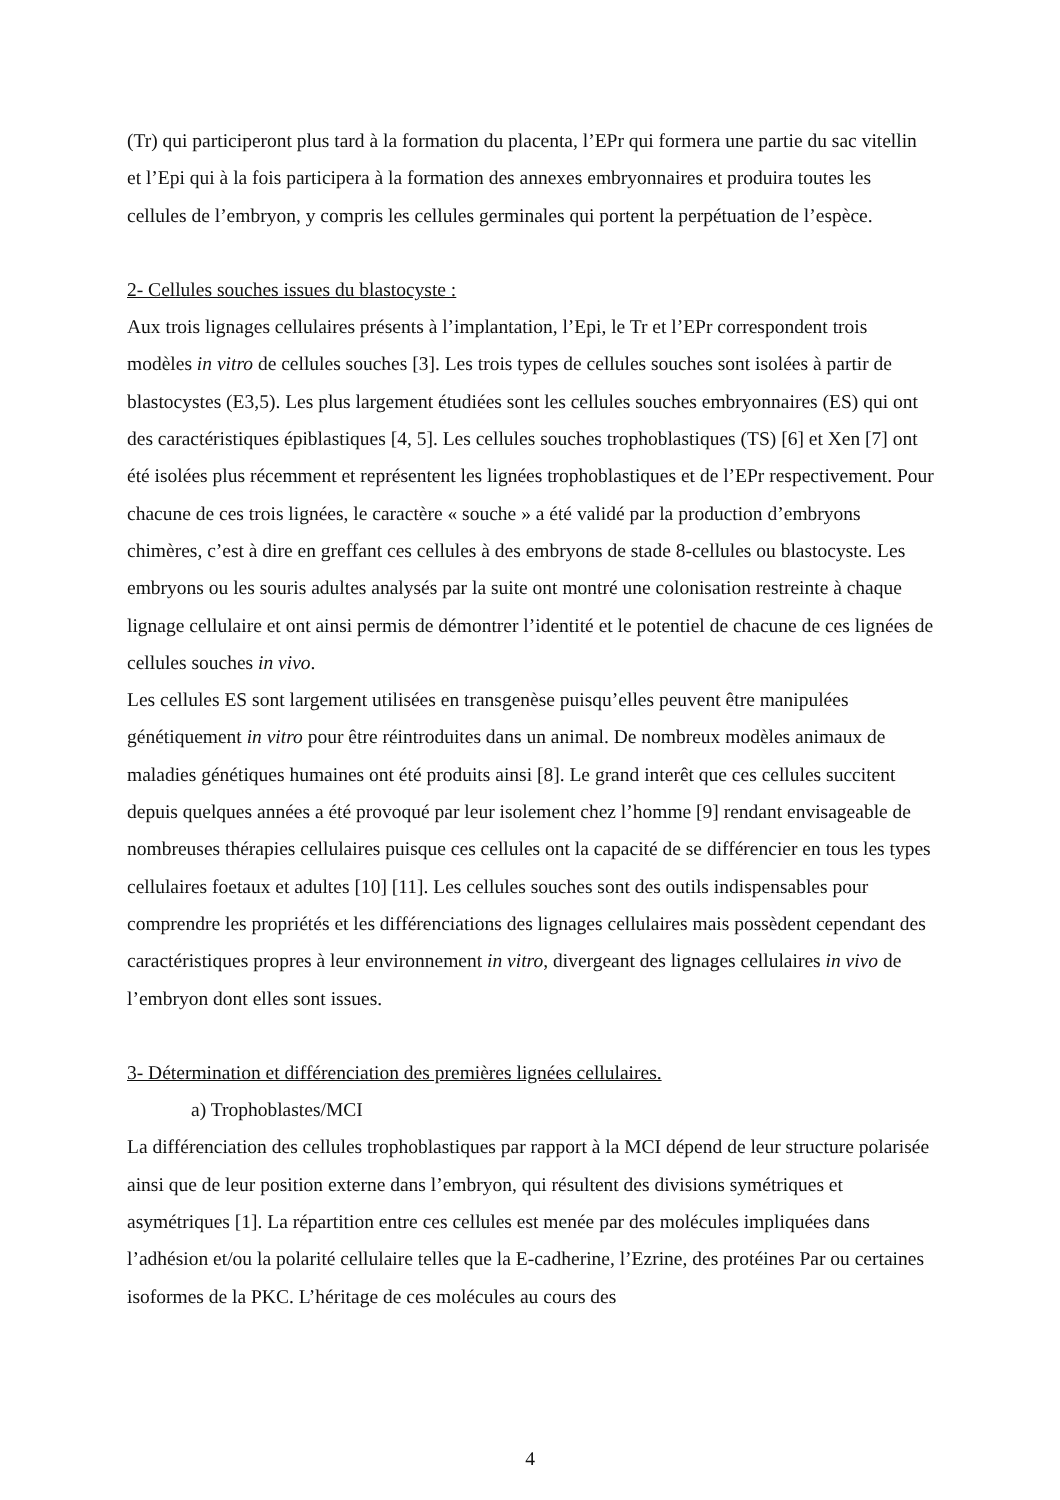(Tr) qui participeront plus tard à la formation du placenta, l’EPr qui formera une partie du sac vitellin et l’Epi qui à la fois participera à la formation des annexes embryonnaires et produira toutes les cellules de l’embryon, y compris les cellules germinales qui portent la perpétuation de l’espèce.
2- Cellules souches issues du blastocyste :
Aux trois lignages cellulaires présents à l’implantation, l’Epi, le Tr et l’EPr correspondent trois modèles in vitro de cellules souches [3]. Les trois types de cellules souches sont isolées à partir de blastocystes (E3,5). Les plus largement étudiées sont les cellules souches embryonnaires (ES) qui ont des caractéristiques épiblastiques [4, 5]. Les cellules souches trophoblastiques (TS) [6] et Xen [7] ont été isolées plus récemment et représentent les lignées trophoblastiques et de l’EPr respectivement. Pour chacune de ces trois lignées, le caractère « souche » a été validé par la production d’embryons chimères, c’est à dire en greffant ces cellules à des embryons de stade 8-cellules ou blastocyste. Les embryons ou les souris adultes analysés par la suite ont montré une colonisation restreinte à chaque lignage cellulaire et ont ainsi permis de démontrer l’identité et le potentiel de chacune de ces lignées de cellules souches in vivo.
Les cellules ES sont largement utilisées en transgenèse puisqu’elles peuvent être manipulées génétiquement in vitro pour être réintroduites dans un animal. De nombreux modèles animaux de maladies génétiques humaines ont été produits ainsi [8]. Le grand interêt que ces cellules succitent depuis quelques années a été provoqué par leur isolement chez l’homme [9] rendant envisageable de nombreuses thérapies cellulaires puisque ces cellules ont la capacité de se différencier en tous les types cellulaires foetaux et adultes [10] [11]. Les cellules souches sont des outils indispensables pour comprendre les propriétés et les différenciations des lignages cellulaires mais possèdent cependant des caractéristiques propres à leur environnement in vitro, divergeant des lignages cellulaires in vivo de l’embryon dont elles sont issues.
3- Détermination et différenciation des premières lignées cellulaires.
a) Trophoblastes/MCI
La différenciation des cellules trophoblastiques par rapport à la MCI dépend de leur structure polarisée ainsi que de leur position externe dans l’embryon, qui résultent des divisions symétriques et asymétriques [1]. La répartition entre ces cellules est menée par des molécules impliquées dans l’adhésion et/ou la polarité cellulaire telles que la E-cadherine, l’Ezrine, des protéines Par ou certaines isoformes de la PKC. L’héritage de ces molécules au cours des
4